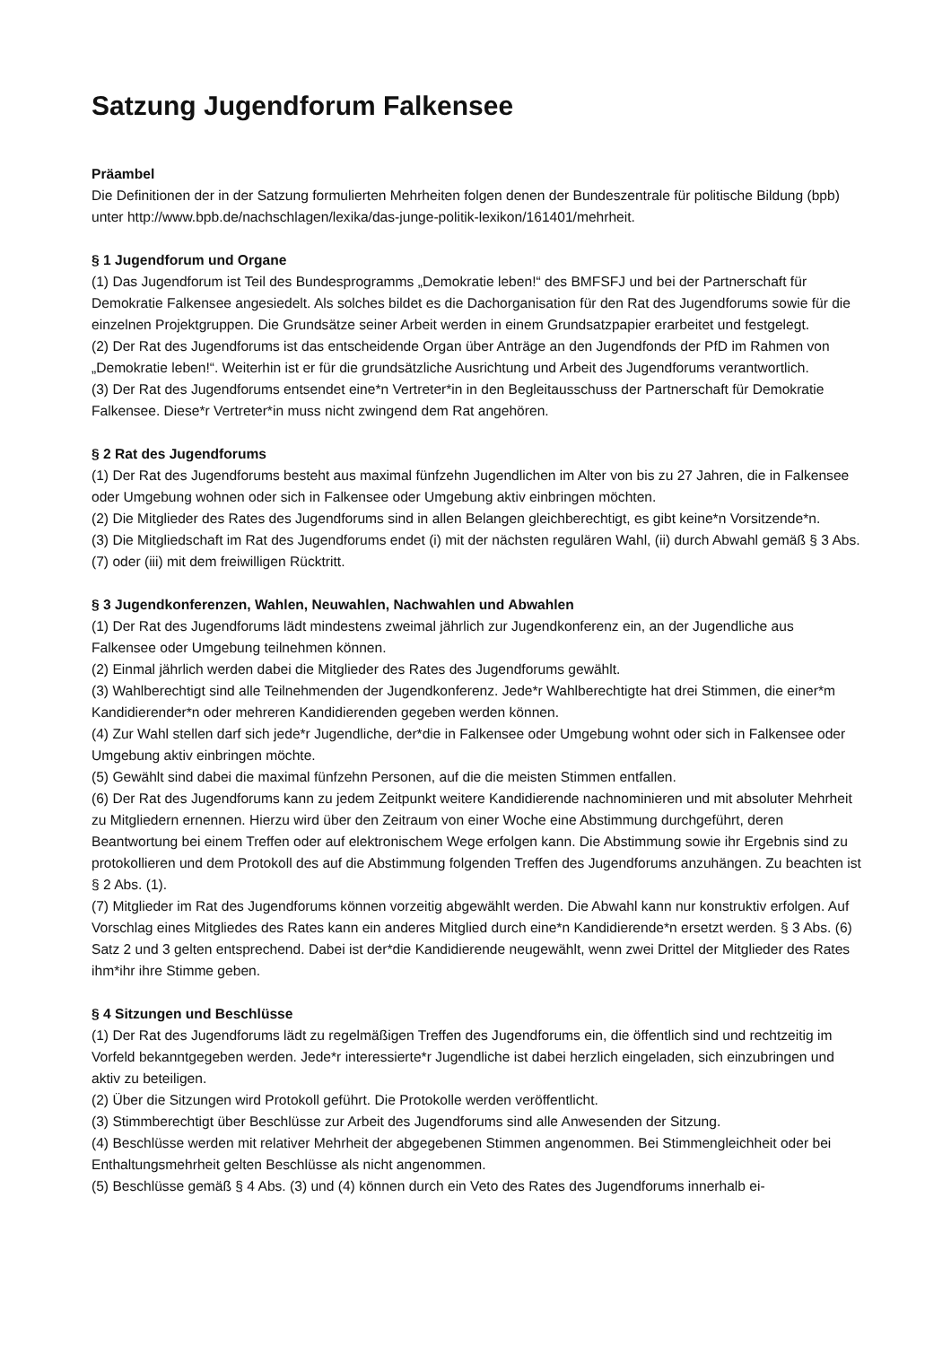Satzung Jugendforum Falkensee
Präambel
Die Definitionen der in der Satzung formulierten Mehrheiten folgen denen der Bundeszentrale für politische Bildung (bpb) unter http://www.bpb.de/nachschlagen/lexika/das-junge-politik-lexikon/161401/mehrheit.
§ 1 Jugendforum und Organe
(1) Das Jugendforum ist Teil des Bundesprogramms „Demokratie leben!“ des BMFSFJ und bei der Partnerschaft für Demokratie Falkensee angesiedelt. Als solches bildet es die Dachorganisation für den Rat des Jugendforums sowie für die einzelnen Projektgruppen. Die Grundsätze seiner Arbeit werden in einem Grundsatzpapier erarbeitet und festgelegt.
(2) Der Rat des Jugendforums ist das entscheidende Organ über Anträge an den Jugendfonds der PfD im Rahmen von „Demokratie leben!“. Weiterhin ist er für die grundsätzliche Ausrichtung und Arbeit des Jugendforums verantwortlich.
(3) Der Rat des Jugendforums entsendet eine*n Vertreter*in in den Begleitausschuss der Partnerschaft für Demokratie Falkensee. Diese*r Vertreter*in muss nicht zwingend dem Rat angehören.
§ 2 Rat des Jugendforums
(1) Der Rat des Jugendforums besteht aus maximal fünfzehn Jugendlichen im Alter von bis zu 27 Jahren, die in Falkensee oder Umgebung wohnen oder sich in Falkensee oder Umgebung aktiv einbringen möchten.
(2) Die Mitglieder des Rates des Jugendforums sind in allen Belangen gleichberechtigt, es gibt keine*n Vorsitzende*n.
(3) Die Mitgliedschaft im Rat des Jugendforums endet (i) mit der nächsten regulären Wahl, (ii) durch Abwahl gemäß § 3 Abs. (7) oder (iii) mit dem freiwilligen Rücktritt.
§ 3 Jugendkonferenzen, Wahlen, Neuwahlen, Nachwahlen und Abwahlen
(1) Der Rat des Jugendforums lädt mindestens zweimal jährlich zur Jugendkonferenz ein, an der Jugendliche aus Falkensee oder Umgebung teilnehmen können.
(2) Einmal jährlich werden dabei die Mitglieder des Rates des Jugendforums gewählt.
(3) Wahlberechtigt sind alle Teilnehmenden der Jugendkonferenz. Jede*r Wahlberechtigte hat drei Stimmen, die einer*m Kandidierender*n oder mehreren Kandidierenden gegeben werden können.
(4) Zur Wahl stellen darf sich jede*r Jugendliche, der*die in Falkensee oder Umgebung wohnt oder sich in Falkensee oder Umgebung aktiv einbringen möchte.
(5) Gewählt sind dabei die maximal fünfzehn Personen, auf die die meisten Stimmen entfallen.
(6) Der Rat des Jugendforums kann zu jedem Zeitpunkt weitere Kandidierende nachnominieren und mit absoluter Mehrheit zu Mitgliedern ernennen. Hierzu wird über den Zeitraum von einer Woche eine Abstimmung durchgeführt, deren Beantwortung bei einem Treffen oder auf elektronischem Wege erfolgen kann. Die Abstimmung sowie ihr Ergebnis sind zu protokollieren und dem Protokoll des auf die Abstimmung folgenden Treffen des Jugendforums anzuhängen. Zu beachten ist § 2 Abs. (1).
(7) Mitglieder im Rat des Jugendforums können vorzeitig abgewählt werden. Die Abwahl kann nur konstruktiv erfolgen. Auf Vorschlag eines Mitgliedes des Rates kann ein anderes Mitglied durch eine*n Kandidierende*n ersetzt werden. § 3 Abs. (6) Satz 2 und 3 gelten entsprechend. Dabei ist der*die Kandidierende neugewählt, wenn zwei Drittel der Mitglieder des Rates ihm*ihr ihre Stimme geben.
§ 4 Sitzungen und Beschlüsse
(1) Der Rat des Jugendforums lädt zu regelmäßigen Treffen des Jugendforums ein, die öffentlich sind und rechtzeitig im Vorfeld bekanntgegeben werden. Jede*r interessierte*r Jugendliche ist dabei herzlich eingeladen, sich einzubringen und aktiv zu beteiligen.
(2) Über die Sitzungen wird Protokoll geführt. Die Protokolle werden veröffentlicht.
(3) Stimmberechtigt über Beschlüsse zur Arbeit des Jugendforums sind alle Anwesenden der Sitzung.
(4) Beschlüsse werden mit relativer Mehrheit der abgegebenen Stimmen angenommen. Bei Stimmengleichheit oder bei Enthaltungsmehrheit gelten Beschlüsse als nicht angenommen.
(5) Beschlüsse gemäß § 4 Abs. (3) und (4) können durch ein Veto des Rates des Jugendforums innerhalb ei-